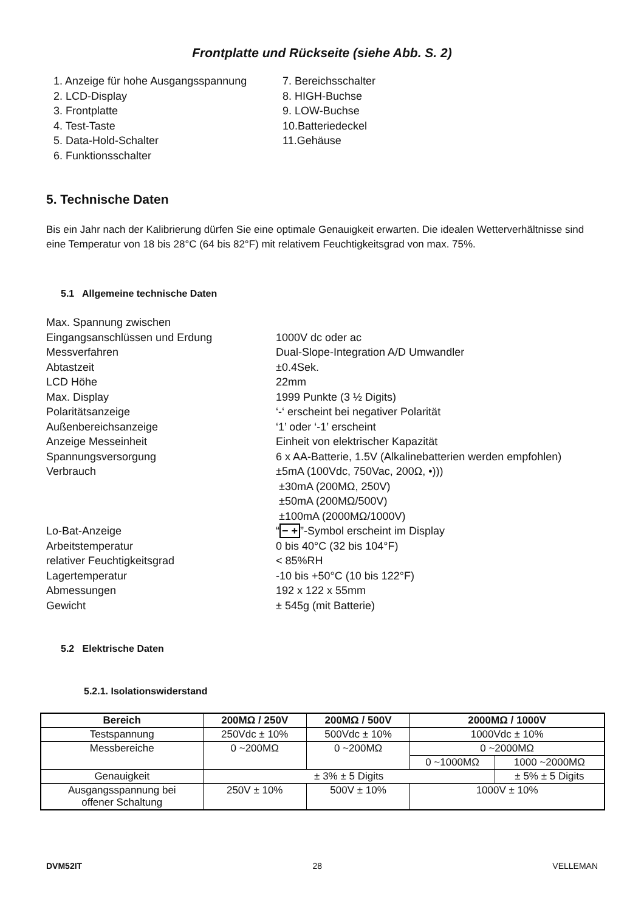Frontplatte und Rückseite (siehe Abb. S. 2)
1. Anzeige für hohe Ausgangsspannung
2. LCD-Display
3. Frontplatte
4. Test-Taste
5. Data-Hold-Schalter
6. Funktionsschalter
7. Bereichsschalter
8. HIGH-Buchse
9. LOW-Buchse
10.Batteriedeckel
11.Gehäuse
5. Technische Daten
Bis ein Jahr nach der Kalibrierung dürfen Sie eine optimale Genauigkeit erwarten. Die idealen Wetterverhältnisse sind eine Temperatur von 18 bis 28°C (64 bis 82°F) mit relativem Feuchtigkeitsgrad von max. 75%.
5.1 Allgemeine technische Daten
| Max. Spannung zwischen Eingangsanschlüssen und Erdung | 1000V dc oder ac |
| Messverfahren | Dual-Slope-Integration A/D Umwandler |
| Abtastzeit | ±0.4Sek. |
| LCD Höhe | 22mm |
| Max. Display | 1999 Punkte (3 ½ Digits) |
| Polaritätsanzeige | ‘-‘ erscheint bei negativer Polarität |
| Außenbereichsanzeige | ‘1’ oder ‘-1’ erscheint |
| Anzeige Messeinheit | Einheit von elektrischer Kapazität |
| Spannungsversorgung | 6 x AA-Batterie, 1.5V (Alkalinebatterien werden empfohlen) |
| Verbrauch | ±5mA (100Vdc, 750Vac, 200Ω, •))) ±30mA (200MΩ, 250V) ±50mA (200MΩ/500V) ±100mA (2000MΩ/1000V) |
| Lo-Bat-Anzeige | “ − + ”-Symbol erscheint im Display |
| Arbeitstemperatur | 0 bis 40°C (32 bis 104°F) |
| relativer Feuchtigkeitsgrad | < 85%RH |
| Lagertemperatur | -10 bis +50°C (10 bis 122°F) |
| Abmessungen | 192 x 122 x 55mm |
| Gewicht | ± 545g (mit Batterie) |
5.2 Elektrische Daten
5.2.1. Isolationswiderstand
| Bereich | 200MΩ / 250V | 200MΩ / 500V | 2000MΩ / 1000V | |
| --- | --- | --- | --- | --- |
| Testspannung | 250Vdc ± 10% | 500Vdc ± 10% | 1000Vdc ± 10% | |
| Messbereiche | 0 ~200MΩ | 0 ~200MΩ | 0 ~2000MΩ | |
| | | | 0 ~1000MΩ | 1000 ~2000MΩ |
| Genauigkeit | ± 3% ± 5 Digits | | | ± 5% ± 5 Digits |
| Ausgangsspannung bei offener Schaltung | 250V ± 10% | 500V ± 10% | 1000V ± 10% | |
DVM52IT 28 VELLEMAN